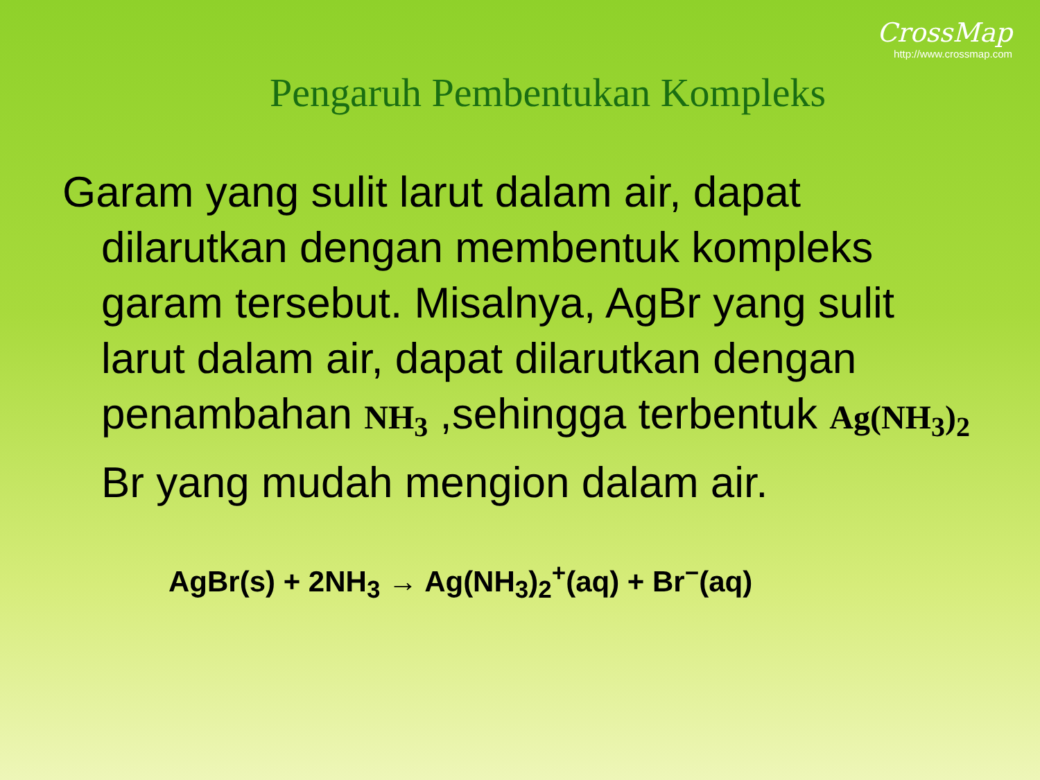CrossMap
http://www.crossmap.com
Pengaruh Pembentukan Kompleks
Garam yang sulit larut dalam air, dapat dilarutkan dengan membentuk kompleks garam tersebut. Misalnya, AgBr yang sulit larut dalam air, dapat dilarutkan dengan penambahan NH<sub>3</sub> ,sehingga terbentuk Ag(NH<sub>3</sub>)<sub>2</sub> Br yang mudah mengion dalam air.
AgBr(s) + 2NH<sub>3</sub> → Ag(NH<sub>3</sub>)<sub>2</sub><sup>+</sup>(aq) + Br<sup>−</sup>(aq)